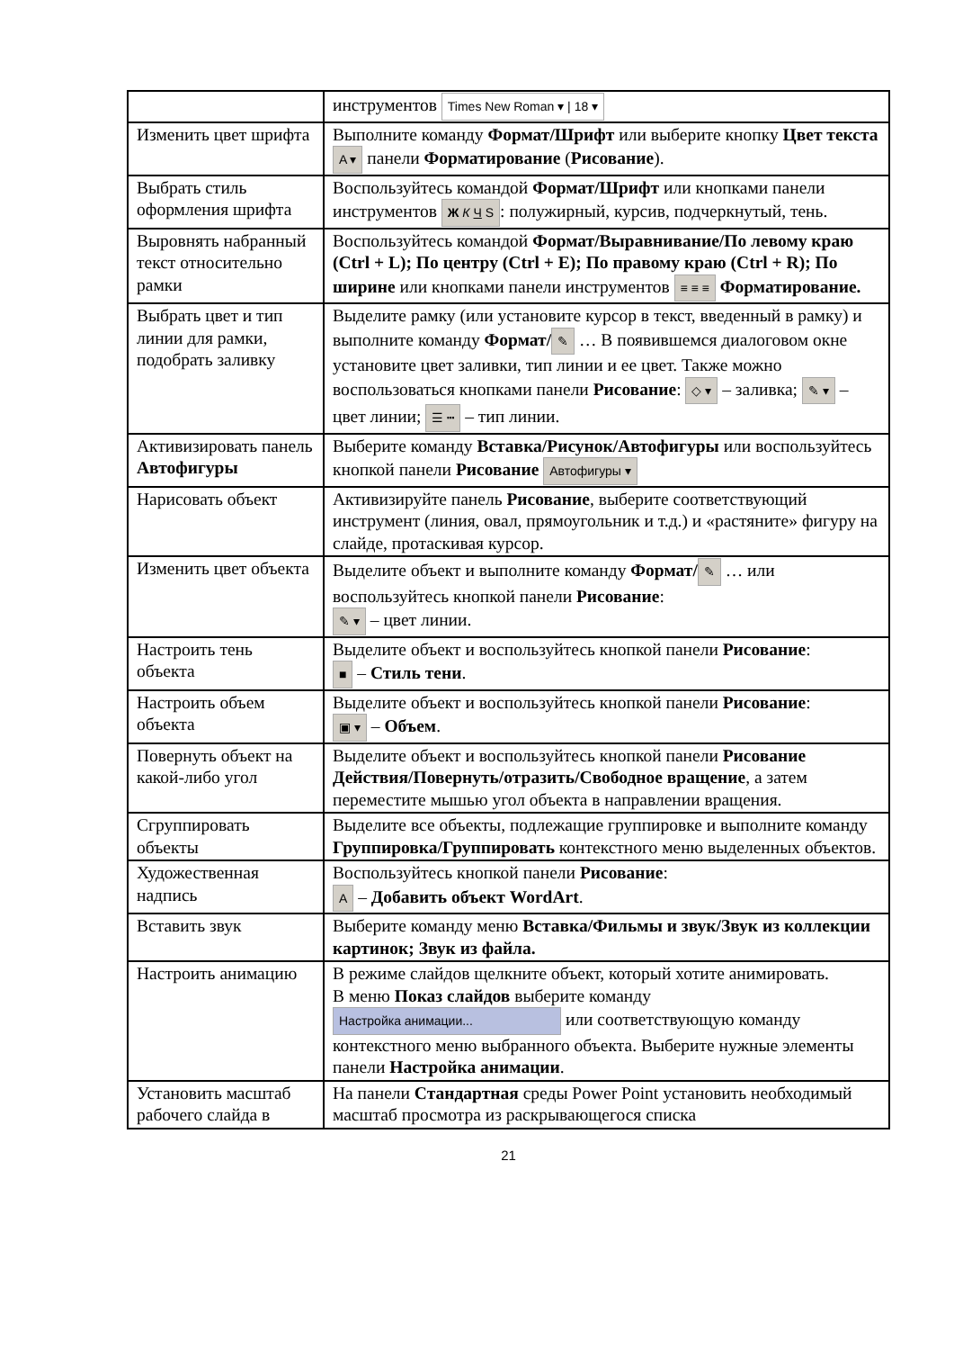| | инструментов Times New Roman ▾ / 18 ▾ |
| Изменить цвет шрифта | Выполните команду Формат/Шрифт или выберите кнопку Цвет текста A ▾ панели Форматирование ( Рисование ). |
| Выбрать стиль оформления шрифта | Воспользуйтесь командой Формат/Шрифт или кнопками панели инструментов Ж К Ч S : полужирный, курсив, подчеркнутый, тень. |
| Выровнять набранный текст относительно рамки | Воспользуйтесь командой Формат/Выравнивание/По левому краю (Ctrl + L); По центру (Ctrl + E); По правому краю (Ctrl + R); По ширине или кнопками панели инструментов ≡ ≡ ≡ Форматирование. |
| Выбрать цвет и тип линии для рамки, подобрать заливку | Выделите рамку (или установите курсор в текст, введенный в рамку) и выполните команду Формат/ ✎ … В появившемся диалоговом окне установите цвет заливки, тип линии и ее цвет. Также можно воспользоваться кнопками панели Рисование : ◇ ▾ – заливка; ✎ ▾ – цвет линии; ☰ ┅ – тип линии. |
| Активизировать панель Автофигуры | Выберите команду Вставка/Рисунок/Автофигуры или воспользуйтесь кнопкой панели Рисование Автофигуры ▾ |
| Нарисовать объект | Активизируйте панель Рисование , выберите соответствующий инструмент (линия, овал, прямоугольник и т.д.) и «растяните» фигуру на слайде, протаскивая курсор. |
| Изменить цвет объекта | Выделите объект и выполните команду Формат/ ✎ … или воспользуйтесь кнопкой панели Рисование : ✎ ▾ – цвет линии. |
| Настроить тень объекта | Выделите объект и воспользуйтесь кнопкой панели Рисование : ■ – Стиль тени . |
| Настроить объем объекта | Выделите объект и воспользуйтесь кнопкой панели Рисование : ▣ ▾ – Объем . |
| Повернуть объект на какой-либо угол | Выделите объект и воспользуйтесь кнопкой панели Рисование Действия/Повернуть/отразить/Свободное вращение , а затем переместите мышью угол объекта в направлении вращения. |
| Сгруппировать объекты | Выделите все объекты, подлежащие группировке и выполните команду Группировка/Группировать контекстного меню выделенных объектов. |
| Художественная надпись | Воспользуйтесь кнопкой панели Рисование : A – Добавить объект WordArt . |
| Вставить звук | Выберите команду меню Вставка/Фильмы и звук/Звук из коллекции картинок; Звук из файла. |
| Настроить анимацию | В режиме слайдов щелкните объект, который хотите анимировать. В меню Показ слайдов выберите команду Настройка анимации... или соответствующую команду контекстного меню выбранного объекта. Выберите нужные элементы панели Настройка анимации . |
| Установить масштаб рабочего слайда в | На панели Стандартная среды Power Point установить необходимый масштаб просмотра из раскрывающегося списка |
21